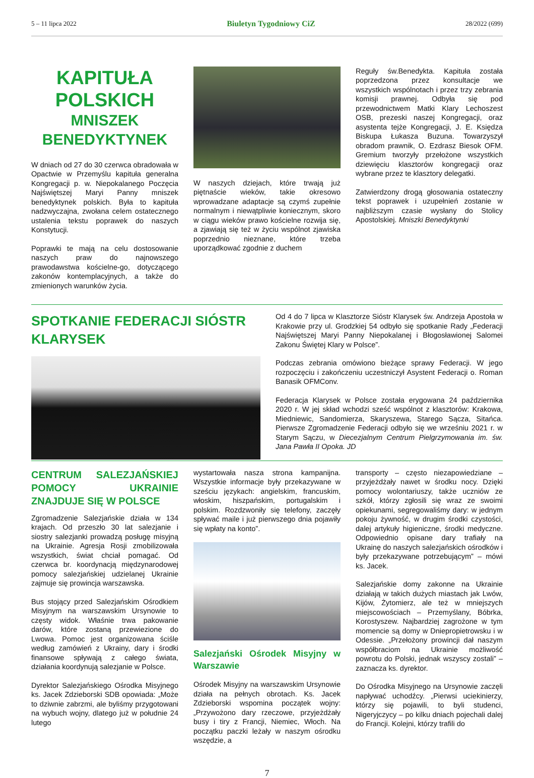5 – 11 lipca 2022 Biuletyn Tygodniowy CiZ 28/2022 (699)
KAPITUŁA POLSKICH
MNISZEK BENEDYKTYNEK
W dniach od 27 do 30 czerwca obradowała w Opactwie w Przemyślu kapituła generalna Kongregacji p. w. Niepokalanego Poczęcia Najświętszej Maryi Panny mniszek benedyktynek polskich. Była to kapituła nadzwyczajna, zwołana celem ostatecznego ustalenia tekstu poprawek do naszych Konstytucji.
Poprawki te mają na celu dostosowanie naszych praw do najnowszego prawodawstwa kościelne-go, dotyczącego zakonów kontemplacyjnych, a także do zmienionych warunków życia.
W naszych dziejach, które trwają już piętnaście wieków, takie okresowo wprowadzane adaptacje są czymś zupełnie normalnym i niewątpliwie koniecznym, skoro w ciągu wieków prawo kościelne rozwija się, a zjawiają się też w życiu wspólnot zjawiska poprzednio nieznane, które trzeba uporządkować zgodnie z duchem
Reguły św.Benedykta. Kapituła została poprzedzona przez konsultacje we wszystkich wspólnotach i przez trzy zebrania komisji prawnej. Odbyła się pod przewodnictwem Matki Klary Lechoszest OSB, prezeski naszej Kongregacji, oraz asystenta tejże Kongregacji, J. E. Księdza Biskupa Łukasza Buzuna. Towarzyszył obradom prawnik, O. Ezdrasz Biesok OFM. Gremium tworzyły przełożone wszystkich dziewięciu klasztorów kongregacji oraz wybrane przez te klasztory delegatki.
Zatwierdzony drogą głosowania ostateczny tekst poprawek i uzupełnień zostanie w najbliższym czasie wysłany do Stolicy Apostolskiej. Mniszki Benedyktynki
SPOTKANIE FEDERACJI SIÓSTR KLARYSEK
Od 4 do 7 lipca w Klasztorze Sióstr Klarysek św. Andrzeja Apostoła w Krakowie przy ul. Grodzkiej 54 odbyło się spotkanie Rady „Federacji Najświętszej Maryi Panny Niepokalanej i Błogosławionej Salomei Zakonu Świętej Klary w Polsce”.
Podczas zebrania omówiono bieżące sprawy Federacji. W jego rozpoczęciu i zakończeniu uczestniczył Asystent Federacji o. Roman Banasik OFMConv.
Federacja Klarysek w Polsce została erygowana 24 października 2020 r. W jej skład wchodzi sześć wspólnot z klasztorów: Krakowa, Miedniewic, Sandomierza, Skaryszewa, Starego Sącza, Sitańca. Pierwsze Zgromadzenie Federacji odbyło się we wrześniu 2021 r. w Starym Sączu, w Diecezjalnym Centrum Pielgrzymowania im. św. Jana Pawła II Opoka. JD
CENTRUM SALEZJAŃSKIEJ POMOCY UKRAINIE ZNAJDUJE SIĘ W POLSCE
Zgromadzenie Salezjańskie działa w 134 krajach. Od przeszło 30 lat salezjanie i siostry salezjanki prowadzą posługę misyjną na Ukrainie. Agresja Rosji zmobilizowała wszystkich, świat chciał pomagać. Od czerwca br. koordynacją międzynarodowej pomocy salezjańskiej udzielanej Ukrainie zajmuje się prowincja warszawska.
Bus stojący przed Salezjańskim Ośrodkiem Misyjnym na warszawskim Ursynowie to częsty widok. Właśnie trwa pakowanie darów, które zostaną przewiezione do Lwowa. Pomoc jest organizowana ściśle według zamówień z Ukrainy, dary i środki finansowe spływają z całego świata, działania koordynują salezjanie w Polsce.
Dyrektor Salezjańskiego Ośrodka Misyjnego ks. Jacek Zdzieborski SDB opowiada: „Może to dziwnie zabrzmi, ale byliśmy przygotowani na wybuch wojny, dlatego już w południe 24 lutego
wystartowała nasza strona kampanijna. Wszystkie informacje były przekazywane w sześciu językach: angielskim, francuskim, włoskim, hiszpańskim, portugalskim i polskim. Rozdzwoniły się telefony, zaczęły spływać maile i już pierwszego dnia pojawiły się wpłaty na konto”.
Salezjański Ośrodek Misyjny w Warszawie
Ośrodek Misyjny na warszawskim Ursynowie działa na pełnych obrotach. Ks. Jacek Zdzieborski wspomina początek wojny: „Przywożono dary rzeczowe, przyjeżdżały busy i tiry z Francji, Niemiec, Włoch. Na początku paczki leżały w naszym ośrodku wszędzie, a
transporty – często niezapowiedziane – przyjeżdżały nawet w środku nocy. Dzięki pomocy wolontariuszy, także uczniów ze szkół, którzy zgłosili się wraz ze swoimi opiekunami, segregowaliśmy dary: w jednym pokoju żywność, w drugim środki czystości, dalej artykuły higieniczne, środki medyczne. Odpowiednio opisane dary trafiały na Ukrainę do naszych salezjańskich ośrodków i były przekazywane potrzebującym” – mówi ks. Jacek.
Salezjańskie domy zakonne na Ukrainie działają w takich dużych miastach jak Lwów, Kijów, Żytomierz, ale też w mniejszych miejscowościach – Przemyślany, Bóbrka, Korostyszew. Najbardziej zagrożone w tym momencie są domy w Dniepropietrowsku i w Odessie. „Przełożony prowincji dał naszym współbraciom na Ukrainie możliwość powrotu do Polski, jednak wszyscy zostali” – zaznacza ks. dyrektor.
Do Ośrodka Misyjnego na Ursynowie zaczęli napływać uchodźcy. „Pierwsi uciekinierzy, którzy się pojawili, to byli studenci, Nigeryjczycy – po kilku dniach pojechali dalej do Francji. Kolejni, którzy trafili do
7